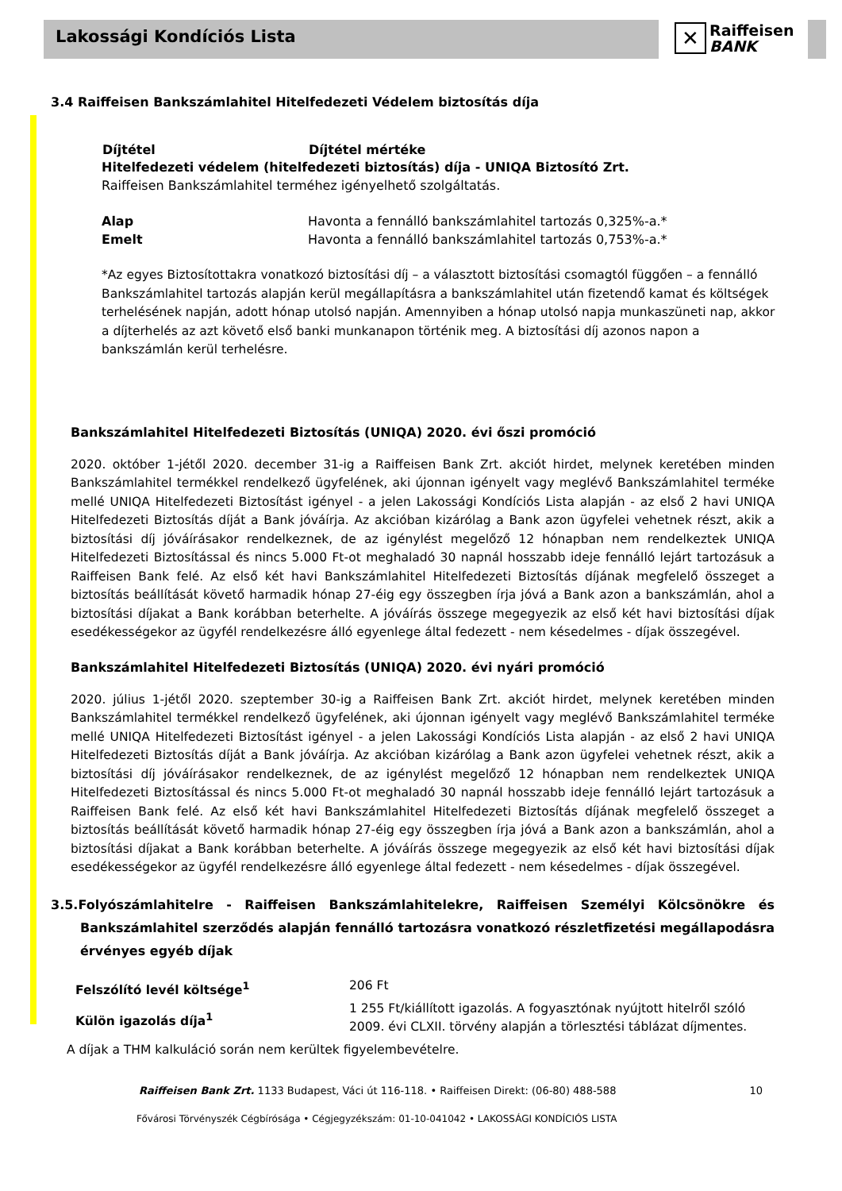Lakossági Kondíciós Lista
✕ Raiffeisen
BANK
3.4 Raiffeisen Bankszámlahitel Hitelfedezeti Védelem biztosítás díja
| Díjtétel | Díjtétel mértéke |
| --- | --- |
| Hitelfedezeti védelem (hitelfedezeti biztosítás) díja - UNIQA Biztosító Zrt. | |
| Raiffeisen Bankszámlahitel terméhez igényelhető szolgáltatás. | |
| Alap | Havonta a fennálló bankszámlahitel tartozás 0,325%-a.* |
| Emelt | Havonta a fennálló bankszámlahitel tartozás 0,753%-a.* |
*Az egyes Biztosítottakra vonatkozó biztosítási díj – a választott biztosítási csomagtól függően – a fennálló Bankszámlahitel tartozás alapján kerül megállapításra a bankszámlahitel után fizetendő kamat és költségek terhelésének napján, adott hónap utolsó napján. Amennyiben a hónap utolsó napja munkaszüneti nap, akkor a díjterhelés az azt követő első banki munkanapon történik meg. A biztosítási díj azonos napon a bankszámlán kerül terhelésre.
Bankszámlahitel Hitelfedezeti Biztosítás (UNIQA) 2020. évi őszi promóció
2020. október 1-jétől 2020. december 31-ig a Raiffeisen Bank Zrt. akciót hirdet, melynek keretében minden Bankszámlahitel termékkel rendelkező ügyfelének, aki újonnan igényelt vagy meglévő Bankszámlahitel terméke mellé UNIQA Hitelfedezeti Biztosítást igényel - a jelen Lakossági Kondíciós Lista alapján - az első 2 havi UNIQA Hitelfedezeti Biztosítás díját a Bank jóváírja. Az akcióban kizárólag a Bank azon ügyfelei vehetnek részt, akik a biztosítási díj jóváírásakor rendelkeznek, de az igénylést megelőző 12 hónapban nem rendelkeztek UNIQA Hitelfedezeti Biztosítással és nincs 5.000 Ft-ot meghaladó 30 napnál hosszabb ideje fennálló lejárt tartozásuk a Raiffeisen Bank felé. Az első két havi Bankszámlahitel Hitelfedezeti Biztosítás díjának megfelelő összeget a biztosítás beállítását követő harmadik hónap 27-éig egy összegben írja jóvá a Bank azon a bankszámlán, ahol a biztosítási díjakat a Bank korábban beterhelte. A jóváírás összege megegyezik az első két havi biztosítási díjak esedékességekor az ügyfél rendelkezésre álló egyenlege által fedezett - nem késedelmes - díjak összegével.
Bankszámlahitel Hitelfedezeti Biztosítás (UNIQA) 2020. évi nyári promóció
2020. július 1-jétől 2020. szeptember 30-ig a Raiffeisen Bank Zrt. akciót hirdet, melynek keretében minden Bankszámlahitel termékkel rendelkező ügyfelének, aki újonnan igényelt vagy meglévő Bankszámlahitel terméke mellé UNIQA Hitelfedezeti Biztosítást igényel - a jelen Lakossági Kondíciós Lista alapján - az első 2 havi UNIQA Hitelfedezeti Biztosítás díját a Bank jóváírja. Az akcióban kizárólag a Bank azon ügyfelei vehetnek részt, akik a biztosítási díj jóváírásakor rendelkeznek, de az igénylést megelőző 12 hónapban nem rendelkeztek UNIQA Hitelfedezeti Biztosítással és nincs 5.000 Ft-ot meghaladó 30 napnál hosszabb ideje fennálló lejárt tartozásuk a Raiffeisen Bank felé. Az első két havi Bankszámlahitel Hitelfedezeti Biztosítás díjának megfelelő összeget a biztosítás beállítását követő harmadik hónap 27-éig egy összegben írja jóvá a Bank azon a bankszámlán, ahol a biztosítási díjakat a Bank korábban beterhelte. A jóváírás összege megegyezik az első két havi biztosítási díjak esedékességekor az ügyfél rendelkezésre álló egyenlege által fedezett - nem késedelmes - díjak összegével.
3.5.Folyószámlahitelre - Raiffeisen Bankszámlahitelekre, Raiffeisen Személyi Kölcsönökre és Bankszámlahitel szerződés alapján fennálló tartozásra vonatkozó részletfizetési megállapodásra érvényes egyéb díjak
| Felszólító levél költsége<sup>1</sup> | 206 Ft |
| Külön igazolás díja<sup>1</sup> | 1 255 Ft/kiállított igazolás. A fogyasztónak nyújtott hitelről szóló 2009. évi CLXII. törvény alapján a törlesztési táblázat díjmentes. |
A díjak a THM kalkuláció során nem kerültek figyelembevételre.
Raiffeisen Bank Zrt. 1133 Budapest, Váci út 116-118. • Raiffeisen Direkt: (06-80) 488-588 10
Fővárosi Törvényszék Cégbírósága • Cégjegyzékszám: 01-10-041042 • LAKOSSÁGI KONDÍCIÓS LISTA